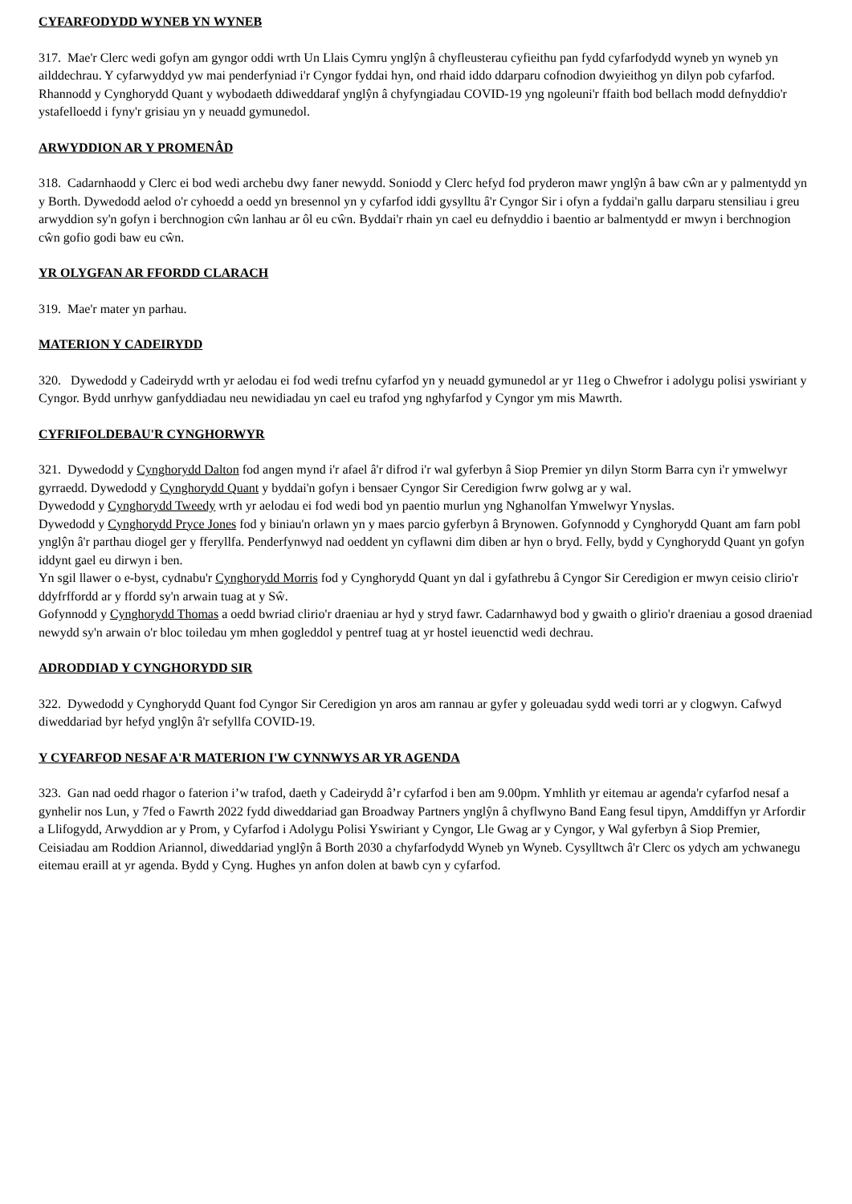CYFARFODYDD WYNEB YN WYNEB
317. Mae'r Clerc wedi gofyn am gyngor oddi wrth Un Llais Cymru ynglŷn â chyfleusterau cyfieithu pan fydd cyfarfodydd wyneb yn wyneb yn ailddechrau. Y cyfarwyddyd yw mai penderfyniad i'r Cyngor fyddai hyn, ond rhaid iddo ddarparu cofnodion dwyieithog yn dilyn pob cyfarfod. Rhannodd y Cynghorydd Quant y wybodaeth ddiweddaraf ynglŷn â chyfyngiadau COVID-19 yng ngoleuni'r ffaith bod bellach modd defnyddio'r ystafelloedd i fyny'r grisiau yn y neuadd gymunedol.
ARWYDDION AR Y PROMENÂD
318. Cadarnhaodd y Clerc ei bod wedi archebu dwy faner newydd. Soniodd y Clerc hefyd fod pryderon mawr ynglŷn â baw cŵn ar y palmentydd yn y Borth. Dywedodd aelod o'r cyhoedd a oedd yn bresennol yn y cyfarfod iddi gysylltu â'r Cyngor Sir i ofyn a fyddai'n gallu darparu stensiliau i greu arwyddion sy'n gofyn i berchnogion cŵn lanhau ar ôl eu cŵn. Byddai'r rhain yn cael eu defnyddio i baentio ar balmentydd er mwyn i berchnogion cŵn gofio godi baw eu cŵn.
YR OLYGFAN AR FFORDD CLARACH
319. Mae'r mater yn parhau.
MATERION Y CADEIRYDD
320. Dywedodd y Cadeirydd wrth yr aelodau ei fod wedi trefnu cyfarfod yn y neuadd gymunedol ar yr 11eg o Chwefror i adolygu polisi yswiriant y Cyngor. Bydd unrhyw ganfyddiadau neu newidiadau yn cael eu trafod yng nghyfarfod y Cyngor ym mis Mawrth.
CYFRIFOLDEBAU'R CYNGHORWYR
321. Dywedodd y Cynghorydd Dalton fod angen mynd i'r afael â'r difrod i'r wal gyferbyn â Siop Premier yn dilyn Storm Barra cyn i'r ymwelwyr gyrraedd. Dywedodd y Cynghorydd Quant y byddai'n gofyn i bensaer Cyngor Sir Ceredigion fwrw golwg ar y wal.
Dywedodd y Cynghorydd Tweedy wrth yr aelodau ei fod wedi bod yn paentio murlun yng Nghanolfan Ymwelwyr Ynyslas.
Dywedodd y Cynghorydd Pryce Jones fod y biniau'n orlawn yn y maes parcio gyferbyn â Brynowen. Gofynnodd y Cynghorydd Quant am farn pobl ynglŷn â'r parthau diogel ger y fferyllfa. Penderfynwyd nad oeddent yn cyflawni dim diben ar hyn o bryd. Felly, bydd y Cynghorydd Quant yn gofyn iddynt gael eu dirwyn i ben.
Yn sgil llawer o e-byst, cydnabu'r Cynghorydd Morris fod y Cynghorydd Quant yn dal i gyfathrebu â Cyngor Sir Ceredigion er mwyn ceisio clirio'r ddyfrffordd ar y ffordd sy'n arwain tuag at y Sŵ.
Gofynnodd y Cynghorydd Thomas a oedd bwriad clirio'r draeniau ar hyd y stryd fawr. Cadarnhawyd bod y gwaith o glirio'r draeniau a gosod draeniad newydd sy'n arwain o'r bloc toiledau ym mhen gogleddol y pentref tuag at yr hostel ieuenctid wedi dechrau.
ADRODDIAD Y CYNGHORYDD SIR
322. Dywedodd y Cynghorydd Quant fod Cyngor Sir Ceredigion yn aros am rannau ar gyfer y goleuadau sydd wedi torri ar y clogwyn. Cafwyd diweddariad byr hefyd ynglŷn â'r sefyllfa COVID-19.
Y CYFARFOD NESAF A'R MATERION I'W CYNNWYS AR YR AGENDA
323. Gan nad oedd rhagor o faterion i’w trafod, daeth y Cadeirydd â’r cyfarfod i ben am 9.00pm. Ymhlith yr eitemau ar agenda'r cyfarfod nesaf a gynhelir nos Lun, y 7fed o Fawrth 2022 fydd diweddariad gan Broadway Partners ynglŷn â chyflwyno Band Eang fesul tipyn, Amddiffyn yr Arfordir a Llifogydd, Arwyddion ar y Prom, y Cyfarfod i Adolygu Polisi Yswiriant y Cyngor, Lle Gwag ar y Cyngor, y Wal gyferbyn â Siop Premier, Ceisiadau am Roddion Ariannol, diweddariad ynglŷn â Borth 2030 a chyfarfodydd Wyneb yn Wyneb. Cysylltwch â'r Clerc os ydych am ychwanegu eitemau eraill at yr agenda. Bydd y Cyng. Hughes yn anfon dolen at bawb cyn y cyfarfod.